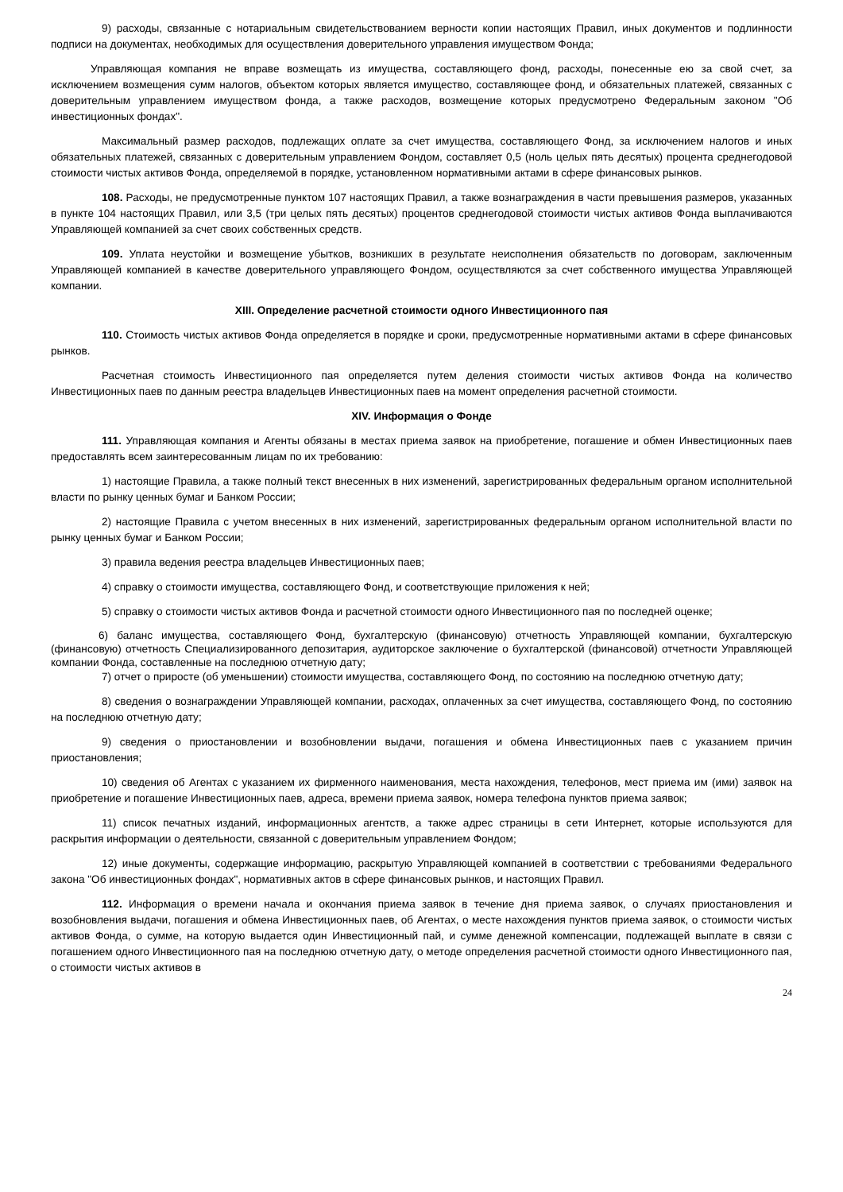9) расходы, связанные с нотариальным свидетельствованием верности копии настоящих Правил, иных документов и подлинности подписи на документах, необходимых для осуществления доверительного управления имуществом Фонда;
Управляющая компания не вправе возмещать из имущества, составляющего фонд, расходы, понесенные ею за свой счет, за исключением возмещения сумм налогов, объектом которых является имущество, составляющее фонд, и обязательных платежей, связанных с доверительным управлением имуществом фонда, а также расходов, возмещение которых предусмотрено Федеральным законом "Об инвестиционных фондах".
Максимальный размер расходов, подлежащих оплате за счет имущества, составляющего Фонд, за исключением налогов и иных обязательных платежей, связанных с доверительным управлением Фондом, составляет 0,5 (ноль целых пять десятых) процента среднегодовой стоимости чистых активов Фонда, определяемой в порядке, установленном нормативными актами в сфере финансовых рынков.
108. Расходы, не предусмотренные пунктом 107 настоящих Правил, а также вознаграждения в части превышения размеров, указанных в пункте 104 настоящих Правил, или 3,5 (три целых пять десятых) процентов среднегодовой стоимости чистых активов Фонда выплачиваются Управляющей компанией за счет своих собственных средств.
109. Уплата неустойки и возмещение убытков, возникших в результате неисполнения обязательств по договорам, заключенным Управляющей компанией в качестве доверительного управляющего Фондом, осуществляются за счет собственного имущества Управляющей компании.
XIII. Определение расчетной стоимости одного Инвестиционного пая
110. Стоимость чистых активов Фонда определяется в порядке и сроки, предусмотренные нормативными актами в сфере финансовых рынков.
Расчетная стоимость Инвестиционного пая определяется путем деления стоимости чистых активов Фонда на количество Инвестиционных паев по данным реестра владельцев Инвестиционных паев на момент определения расчетной стоимости.
XIV. Информация о Фонде
111. Управляющая компания и Агенты обязаны в местах приема заявок на приобретение, погашение и обмен Инвестиционных паев предоставлять всем заинтересованным лицам по их требованию:
1) настоящие Правила, а также полный текст внесенных в них изменений, зарегистрированных федеральным органом исполнительной власти по рынку ценных бумаг и Банком России;
2) настоящие Правила с учетом внесенных в них изменений, зарегистрированных федеральным органом исполнительной власти по рынку ценных бумаг и Банком России;
3) правила ведения реестра владельцев Инвестиционных паев;
4) справку о стоимости имущества, составляющего Фонд, и соответствующие приложения к ней;
5) справку о стоимости чистых активов Фонда и расчетной стоимости одного Инвестиционного пая по последней оценке;
6) баланс имущества, составляющего Фонд, бухгалтерскую (финансовую) отчетность Управляющей компании, бухгалтерскую (финансовую) отчетность Специализированного депозитария, аудиторское заключение о бухгалтерской (финансовой) отчетности Управляющей компании Фонда, составленные на последнюю отчетную дату;
7) отчет о приросте (об уменьшении) стоимости имущества, составляющего Фонд, по состоянию на последнюю отчетную дату;
8) сведения о вознаграждении Управляющей компании, расходах, оплаченных за счет имущества, составляющего Фонд, по состоянию на последнюю отчетную дату;
9) сведения о приостановлении и возобновлении выдачи, погашения и обмена Инвестиционных паев с указанием причин приостановления;
10) сведения об Агентах с указанием их фирменного наименования, места нахождения, телефонов, мест приема им (ими) заявок на приобретение и погашение Инвестиционных паев, адреса, времени приема заявок, номера телефона пунктов приема заявок;
11) список печатных изданий, информационных агентств, а также адрес страницы в сети Интернет, которые используются для раскрытия информации о деятельности, связанной с доверительным управлением Фондом;
12) иные документы, содержащие информацию, раскрытую Управляющей компанией в соответствии с требованиями Федерального закона "Об инвестиционных фондах", нормативных актов в сфере финансовых рынков, и настоящих Правил.
112. Информация о времени начала и окончания приема заявок в течение дня приема заявок, о случаях приостановления и возобновления выдачи, погашения и обмена Инвестиционных паев, об Агентах, о месте нахождения пунктов приема заявок, о стоимости чистых активов Фонда, о сумме, на которую выдается один Инвестиционный пай, и сумме денежной компенсации, подлежащей выплате в связи с погашением одного Инвестиционного пая на последнюю отчетную дату, о методе определения расчетной стоимости одного Инвестиционного пая, о стоимости чистых активов в
24